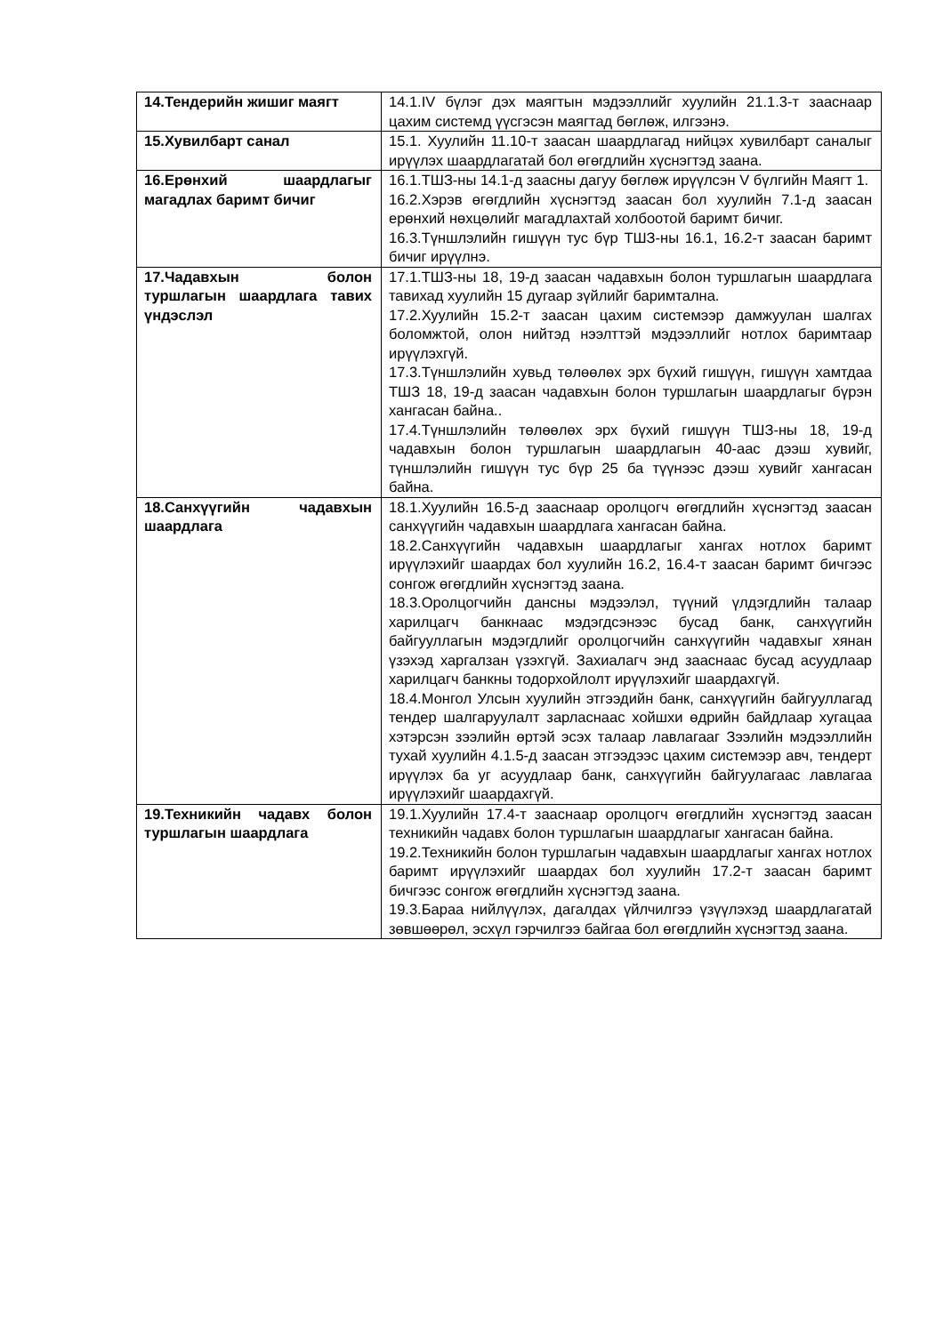| 14.Тендерийн жишиг маягт | 14.1.IV бүлэг дэх маягтын мэдээллийг хуулийн 21.1.3-т зааснаар цахим системд үүсгэсэн маягтад бөглөж, илгээнэ. |
| 15.Хувилбарт санал | 15.1. Хуулийн 11.10-т заасан шаардлагад нийцэх хувилбарт саналыг ирүүлэх шаардлагатай бол өгөгдлийн хүснэгтэд заана. |
| 16.Ерөнхий шаардлагыг магадлах баримт бичиг | 16.1.ТШЗ-ны 14.1-д заасны дагуу бөглөж ирүүлсэн V бүлгийн Маягт 1. 16.2.Хэрэв өгөгдлийн хүснэгтэд заасан бол хуулийн 7.1-д заасан ерөнхий нөхцөлийг магадлахтай холбоотой баримт бичиг. 16.3.Түншлэлийн гишүүн тус бүр ТШЗ-ны 16.1, 16.2-т заасан баримт бичиг ирүүлнэ. |
| 17.Чадавхын болон туршлагын шаардлага тавих үндэслэл | 17.1.ТШЗ-ны 18, 19-д заасан чадавхын болон туршлагын шаардлага тавихад хуулийн 15 дугаар зүйлийг баримтална. 17.2.Хуулийн 15.2-т заасан цахим системээр дамжуулан шалгах боломжтой, олон нийтэд нээлттэй мэдээллийг нотлох баримтаар ирүүлэхгүй. 17.3.Түншлэлийн хувьд төлөөлөх эрх бүхий гишүүн, гишүүн хамтдаа ТШЗ 18, 19-д заасан чадавхын болон туршлагын шаардлагыг бүрэн хангасан байна.. 17.4.Түншлэлийн төлөөлөх эрх бүхий гишүүн ТШЗ-ны 18, 19-д чадавхын болон туршлагын шаардлагын 40-аас дээш хувийг, түншлэлийн гишүүн тус бүр 25 ба түүнээс дээш хувийг хангасан байна. |
| 18.Санхүүгийн чадавхын шаардлага | 18.1.Хуулийн 16.5-д зааснаар оролцогч өгөгдлийн хүснэгтэд заасан санхүүгийн чадавхын шаардлага хангасан байна. 18.2.Санхүүгийн чадавхын шаардлагыг хангах нотлох баримт ирүүлэхийг шаардах бол хуулийн 16.2, 16.4-т заасан баримт бичгээс сонгож өгөгдлийн хүснэгтэд заана. 18.3.Оролцогчийн дансны мэдээлэл, түүний үлдэгдлийн талаар харилцагч банкнаас мэдэгдсэнээс бусад банк, санхүүгийн байгууллагын мэдэгдлийг оролцогчийн санхүүгийн чадавхыг хянан үзэхэд харгалзан үзэхгүй. Захиалагч энд зааснаас бусад асуудлаар харилцагч банкны тодорхойлолт ирүүлэхийг шаардахгүй. 18.4.Монгол Улсын хуулийн этгээдийн банк, санхүүгийн байгууллагад тендер шалгаруулалт зарласнаас хойшхи өдрийн байдлаар хугацаа хэтэрсэн зээлийн өртэй эсэх талаар лавлагааг Зээлийн мэдээллийн тухай хуулийн 4.1.5-д заасан этгээдээс цахим системээр авч, тендерт ирүүлэх ба уг асуудлаар банк, санхүүгийн байгуулагаас лавлагаа ирүүлэхийг шаардахгүй. |
| 19.Техникийн чадавх болон туршлагын шаардлага | 19.1.Хуулийн 17.4-т зааснаар оролцогч өгөгдлийн хүснэгтэд заасан техникийн чадавх болон туршлагын шаардлагыг хангасан байна. 19.2.Техникийн болон туршлагын чадавхын шаардлагыг хангах нотлох баримт ирүүлэхийг шаардах бол хуулийн 17.2-т заасан баримт бичгээс сонгож өгөгдлийн хүснэгтэд заана. 19.3.Бараа нийлүүлэх, дагалдах үйлчилгээ үзүүлэхэд шаардлагатай зөвшөөрөл, эсхүл гэрчилгээ байгаа бол өгөгдлийн хүснэгтэд заана. |